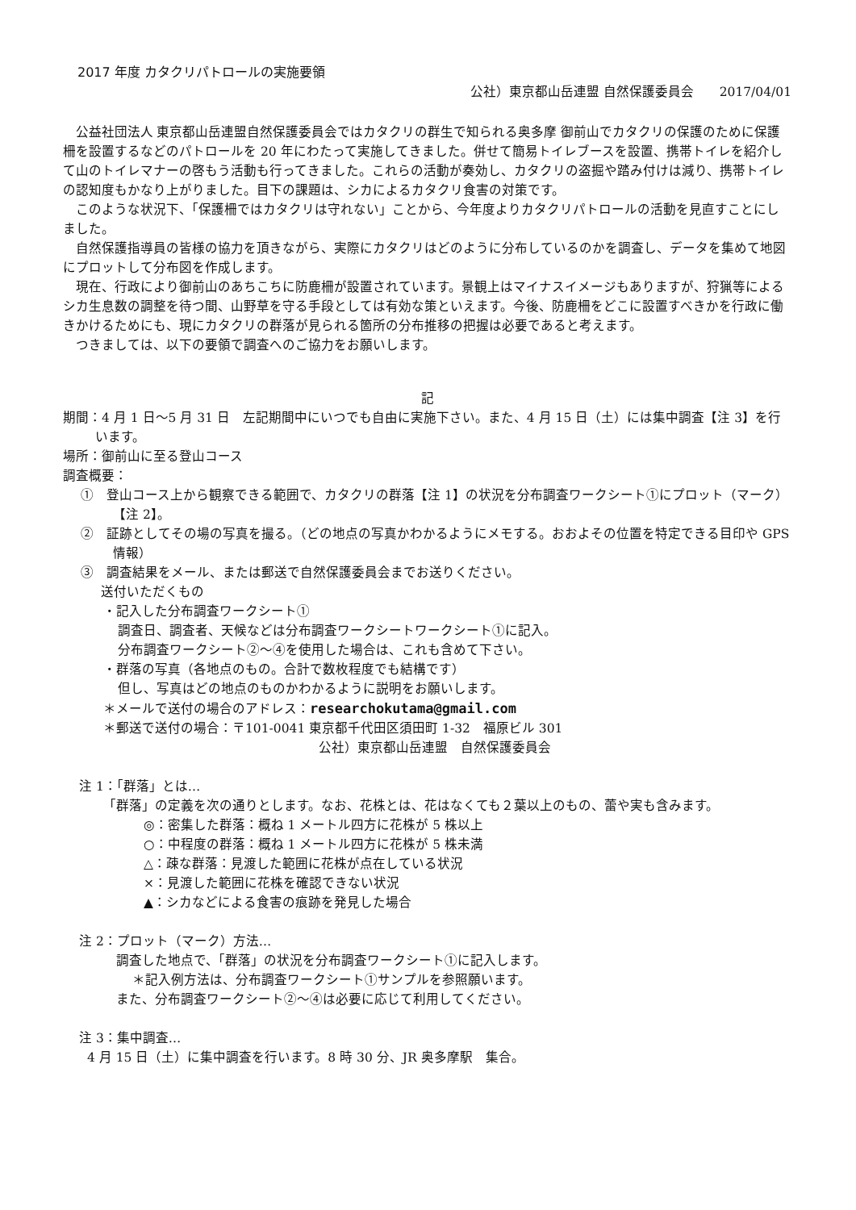2017 年度 カタクリパトロールの実施要領
公社）東京都山岳連盟 自然保護委員会　　2017/04/01
公益社団法人 東京都山岳連盟自然保護委員会ではカタクリの群生で知られる奥多摩 御前山でカタクリの保護のために保護柵を設置するなどのパトロールを 20 年にわたって実施してきました。併せて簡易トイレブースを設置、携帯トイレを紹介して山のトイレマナーの啓もう活動も行ってきました。これらの活動が奏効し、カタクリの盗掘や踏み付けは減り、携帯トイレの認知度もかなり上がりました。目下の課題は、シカによるカタクリ食害の対策です。
このような状況下、「保護柵ではカタクリは守れない」ことから、今年度よりカタクリパトロールの活動を見直すことにしました。
自然保護指導員の皆様の協力を頂きながら、実際にカタクリはどのように分布しているのかを調査し、データを集めて地図にプロットして分布図を作成します。
現在、行政により御前山のあちこちに防鹿柵が設置されています。景観上はマイナスイメージもありますが、狩猟等によるシカ生息数の調整を待つ間、山野草を守る手段としては有効な策といえます。今後、防鹿柵をどこに設置すべきかを行政に働きかけるためにも、現にカタクリの群落が見られる箇所の分布推移の把握は必要であると考えます。
つきましては、以下の要領で調査へのご協力をお願いします。
記
期間：4 月 1 日～5 月 31 日　左記期間中にいつでも自由に実施下さい。また、4 月 15 日（土）には集中調査【注 3】を行います。
場所：御前山に至る登山コース
調査概要：
①　登山コース上から観察できる範囲で、カタクリの群落【注 1】の状況を分布調査ワークシート①にプロット（マーク）【注 2】。
②　証跡としてその場の写真を撮る。（どの地点の写真かわかるようにメモする。おおよその位置を特定できる目印や GPS 情報）
③　調査結果をメール、または郵送で自然保護委員会までお送りください。
送付いただくもの
・記入した分布調査ワークシート①
調査日、調査者、天候などは分布調査ワークシートワークシート①に記入。
分布調査ワークシート②～④を使用した場合は、これも含めて下さい。
・群落の写真（各地点のもの。合計で数枚程度でも結構です）
但し、写真はどの地点のものかわかるように説明をお願いします。
＊メールで送付の場合のアドレス：researchokutama@gmail.com
＊郵送で送付の場合：〒101-0041 東京都千代田区須田町 1-32　福原ビル 301
公社）東京都山岳連盟　自然保護委員会
注 1：「群落」とは…
「群落」の定義を次の通りとします。なお、花株とは、花はなくても２葉以上のもの、蕾や実も含みます。
◎：密集した群落：概ね 1 メートル四方に花株が 5 株以上
○：中程度の群落：概ね 1 メートル四方に花株が 5 株未満
△：疎な群落：見渡した範囲に花株が点在している状況
×：見渡した範囲に花株を確認できない状況
▲：シカなどによる食害の痕跡を発見した場合
注 2：プロット（マーク）方法…
調査した地点で、「群落」の状況を分布調査ワークシート①に記入します。
＊記入例方法は、分布調査ワークシート①サンプルを参照願います。
また、分布調査ワークシート②～④は必要に応じて利用してください。
注 3：集中調査…
4 月 15 日（土）に集中調査を行います。8 時 30 分、JR 奥多摩駅　集合。